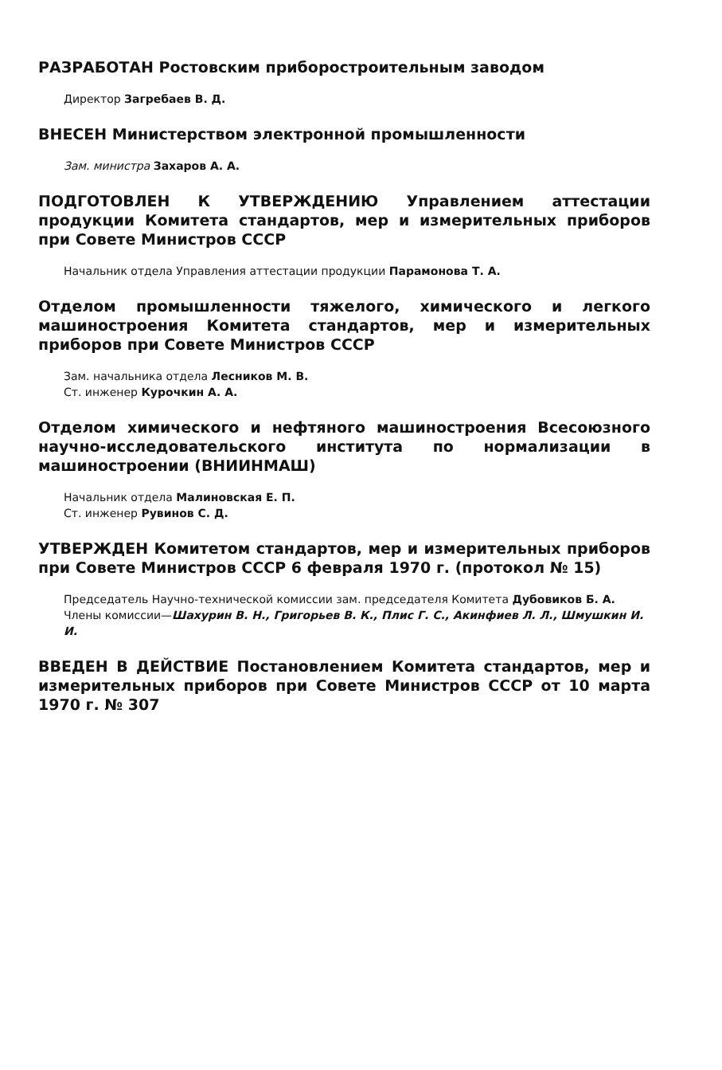РАЗРАБОТАН Ростовским приборостроительным заводом
Директор Загребаев В. Д.
ВНЕСЕН Министерством электронной промышленности
Зам. министра Захаров А. А.
ПОДГОТОВЛЕН К УТВЕРЖДЕНИЮ Управлением аттестации продукции Комитета стандартов, мер и измерительных приборов при Совете Министров СССР
Начальник отдела Управления аттестации продукции Парамонова Т. А.
Отделом промышленности тяжелого, химического и легкого машиностроения Комитета стандартов, мер и измерительных приборов при Совете Министров СССР
Зам. начальника отдела Лесников М. В.
Ст. инженер Курочкин А. А.
Отделом химического и нефтяного машиностроения Всесоюзного научно-исследовательского института по нормализации в машиностроении (ВНИИНМАШ)
Начальник отдела Малиновская Е. П.
Ст. инженер Рувинов С. Д.
УТВЕРЖДЕН Комитетом стандартов, мер и измерительных приборов при Совете Министров СССР 6 февраля 1970 г. (протокол № 15)
Председатель Научно-технической комиссии зам. председателя Комитета Дубовиков Б. А.
Члены комиссии—Шахурин В. Н., Григорьев В. К., Плис Г. С., Акинфиев Л. Л., Шмушкин И. И.
ВВЕДЕН В ДЕЙСТВИЕ Постановлением Комитета стандартов, мер и измерительных приборов при Совете Министров СССР от 10 марта 1970 г. № 307